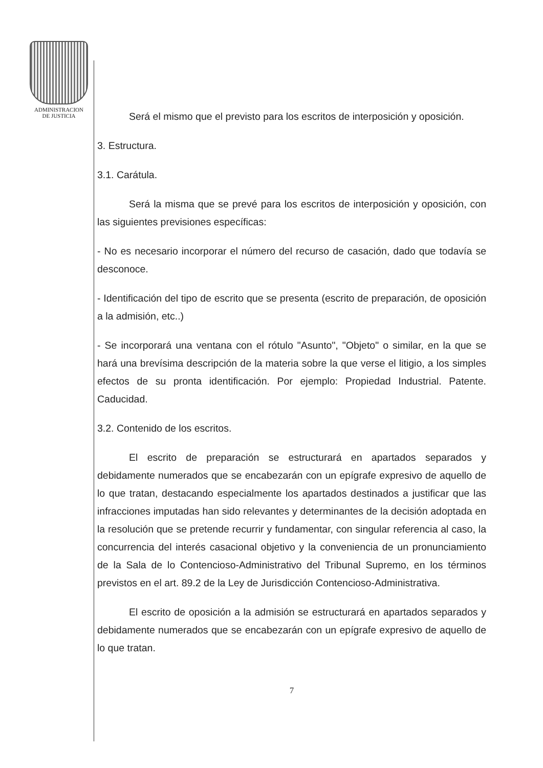ADMINISTRACION
DE JUSTICIA
Será el mismo que el previsto para los escritos de interposición y oposición.
3. Estructura.
3.1. Carátula.
Será la misma que se prevé para los escritos de interposición y oposición, con las siguientes previsiones específicas:
- No es necesario incorporar el número del recurso de casación, dado que todavía se desconoce.
- Identificación del tipo de escrito que se presenta (escrito de preparación, de oposición a la admisión, etc..)
- Se incorporará una ventana con el rótulo "Asunto", "Objeto" o similar, en la que se hará una brevísima descripción de la materia sobre la que verse el litigio, a los simples efectos de su pronta identificación. Por ejemplo: Propiedad Industrial. Patente. Caducidad.
3.2. Contenido de los escritos.
El escrito de preparación se estructurará en apartados separados y debidamente numerados que se encabezarán con un epígrafe expresivo de aquello de lo que tratan, destacando especialmente los apartados destinados a justificar que las infracciones imputadas han sido relevantes y determinantes de la decisión adoptada en la resolución que se pretende recurrir y fundamentar, con singular referencia al caso, la concurrencia del interés casacional objetivo y la conveniencia de un pronunciamiento de la Sala de lo Contencioso-Administrativo del Tribunal Supremo, en los términos previstos en el art. 89.2 de la Ley de Jurisdicción Contencioso-Administrativa.
El escrito de oposición a la admisión se estructurará en apartados separados y debidamente numerados que se encabezarán con un epígrafe expresivo de aquello de lo que tratan.
7